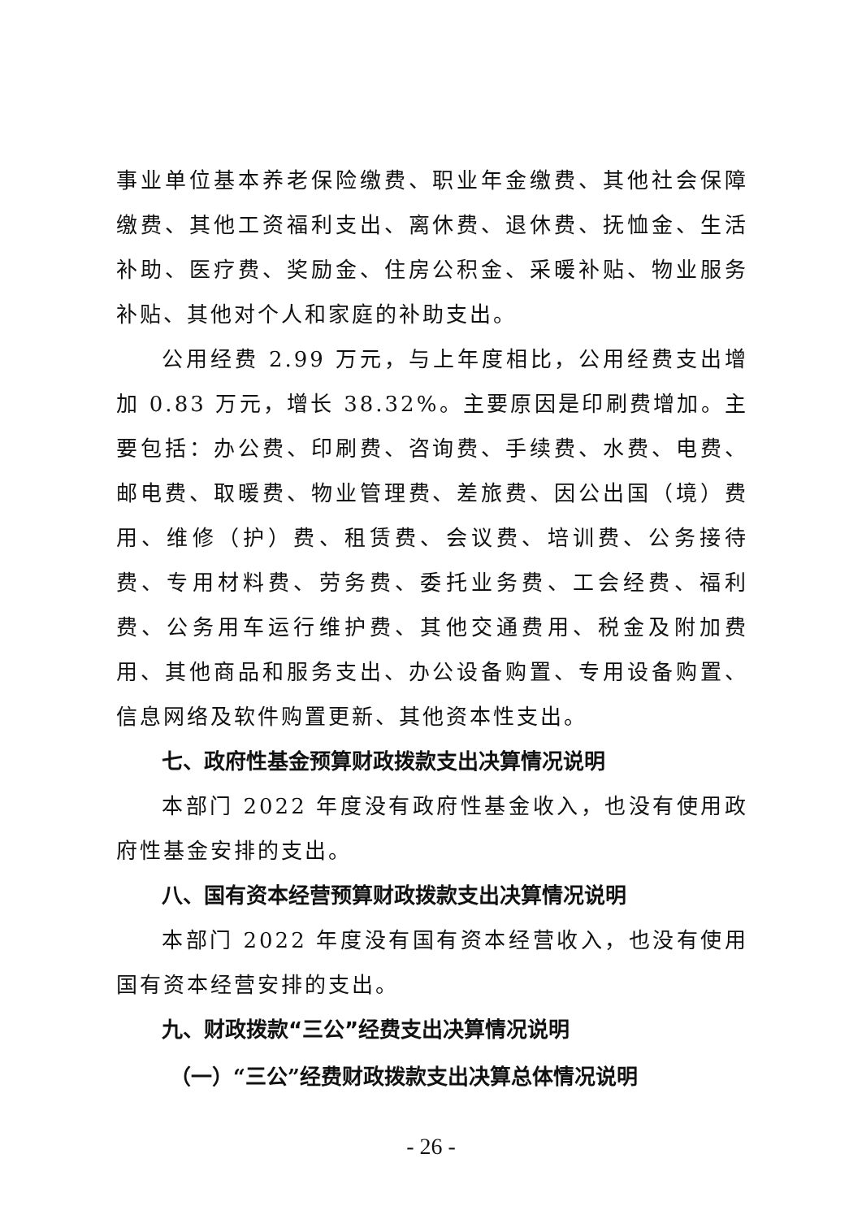事业单位基本养老保险缴费、职业年金缴费、其他社会保障缴费、其他工资福利支出、离休费、退休费、抚恤金、生活补助、医疗费、奖励金、住房公积金、采暖补贴、物业服务补贴、其他对个人和家庭的补助支出。
公用经费 2.99 万元，与上年度相比，公用经费支出增加 0.83 万元，增长 38.32%。主要原因是印刷费增加。主要包括：办公费、印刷费、咨询费、手续费、水费、电费、邮电费、取暖费、物业管理费、差旅费、因公出国（境）费用、维修（护）费、租赁费、会议费、培训费、公务接待费、专用材料费、劳务费、委托业务费、工会经费、福利费、公务用车运行维护费、其他交通费用、税金及附加费用、其他商品和服务支出、办公设备购置、专用设备购置、信息网络及软件购置更新、其他资本性支出。
七、政府性基金预算财政拨款支出决算情况说明
本部门 2022 年度没有政府性基金收入，也没有使用政府性基金安排的支出。
八、国有资本经营预算财政拨款支出决算情况说明
本部门 2022 年度没有国有资本经营收入，也没有使用国有资本经营安排的支出。
九、财政拨款“三公”经费支出决算情况说明
（一）“三公”经费财政拨款支出决算总体情况说明
- 26 -